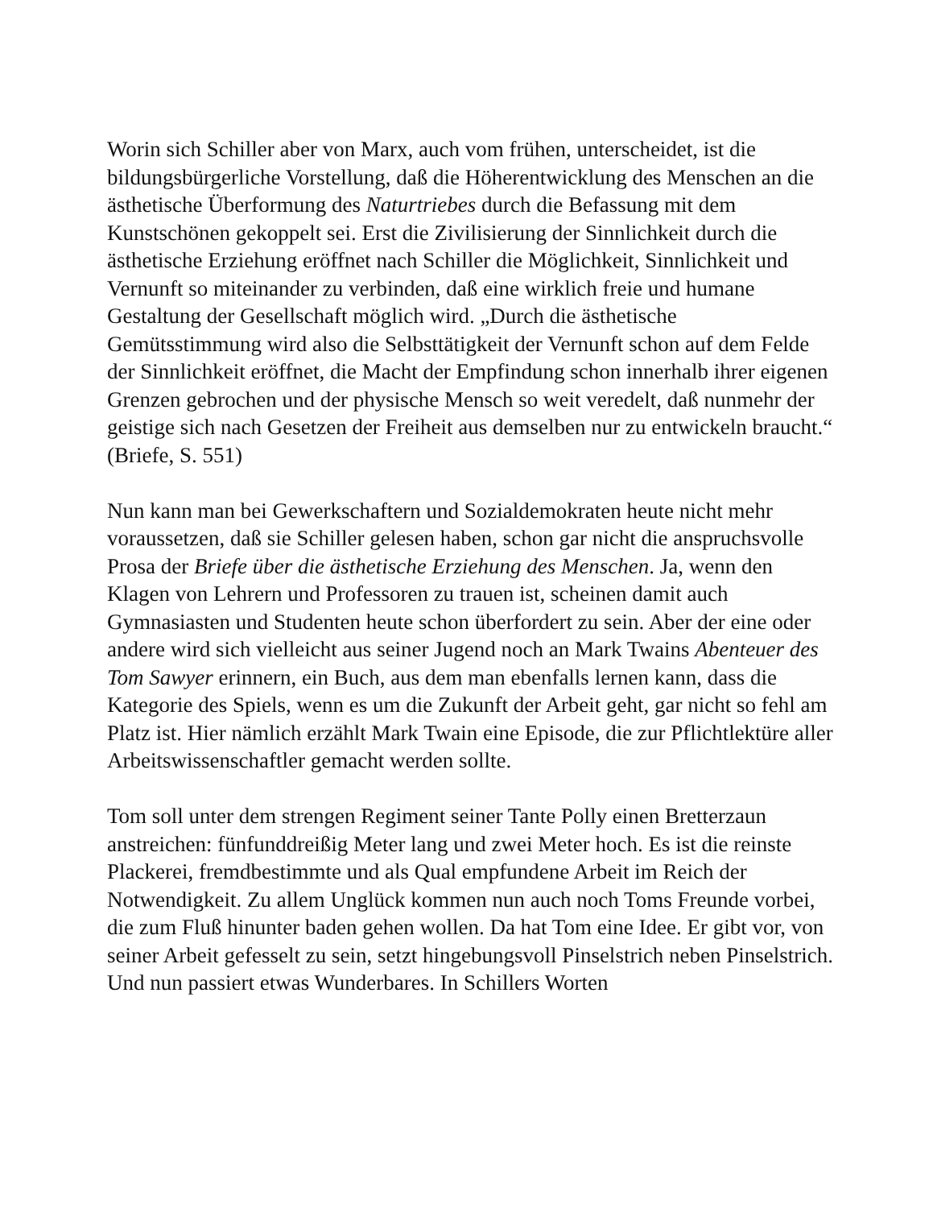Worin sich Schiller aber von Marx, auch vom frühen, unterscheidet, ist die bildungsbürgerliche Vorstellung, daß die Höherentwicklung des Menschen an die ästhetische Überformung des Naturtriebes durch die Befassung mit dem Kunstschönen gekoppelt sei. Erst die Zivilisierung der Sinnlichkeit durch die ästhetische Erziehung eröffnet nach Schiller die Möglichkeit, Sinnlichkeit und Vernunft so miteinander zu verbinden, daß eine wirklich freie und humane Gestaltung der Gesellschaft möglich wird. „Durch die ästhetische Gemütsstimmung wird also die Selbsttätigkeit der Vernunft schon auf dem Felde der Sinnlichkeit eröffnet, die Macht der Empfindung schon innerhalb ihrer eigenen Grenzen gebrochen und der physische Mensch so weit veredelt, daß nunmehr der geistige sich nach Gesetzen der Freiheit aus demselben nur zu entwickeln braucht.“ (Briefe, S. 551)
Nun kann man bei Gewerkschaftern und Sozialdemokraten heute nicht mehr voraussetzen, daß sie Schiller gelesen haben, schon gar nicht die anspruchsvolle Prosa der Briefe über die ästhetische Erziehung des Menschen. Ja, wenn den Klagen von Lehrern und Professoren zu trauen ist, scheinen damit auch Gymnasiasten und Studenten heute schon überfordert zu sein. Aber der eine oder andere wird sich vielleicht aus seiner Jugend noch an Mark Twains Abenteuer des Tom Sawyer erinnern, ein Buch, aus dem man ebenfalls lernen kann, dass die Kategorie des Spiels, wenn es um die Zukunft der Arbeit geht, gar nicht so fehl am Platz ist. Hier nämlich erzählt Mark Twain eine Episode, die zur Pflichtlektüre aller Arbeitswissenschaftler gemacht werden sollte.
Tom soll unter dem strengen Regiment seiner Tante Polly einen Bretterzaun anstreichen: fünfunddreißig Meter lang und zwei Meter hoch. Es ist die reinste Plackerei, fremdbestimmte und als Qual empfundene Arbeit im Reich der Notwendigkeit. Zu allem Unglück kommen nun auch noch Toms Freunde vorbei, die zum Fluß hinunter baden gehen wollen. Da hat Tom eine Idee. Er gibt vor, von seiner Arbeit gefesselt zu sein, setzt hingebungsvoll Pinselstrich neben Pinselstrich. Und nun passiert etwas Wunderbares. In Schillers Worten